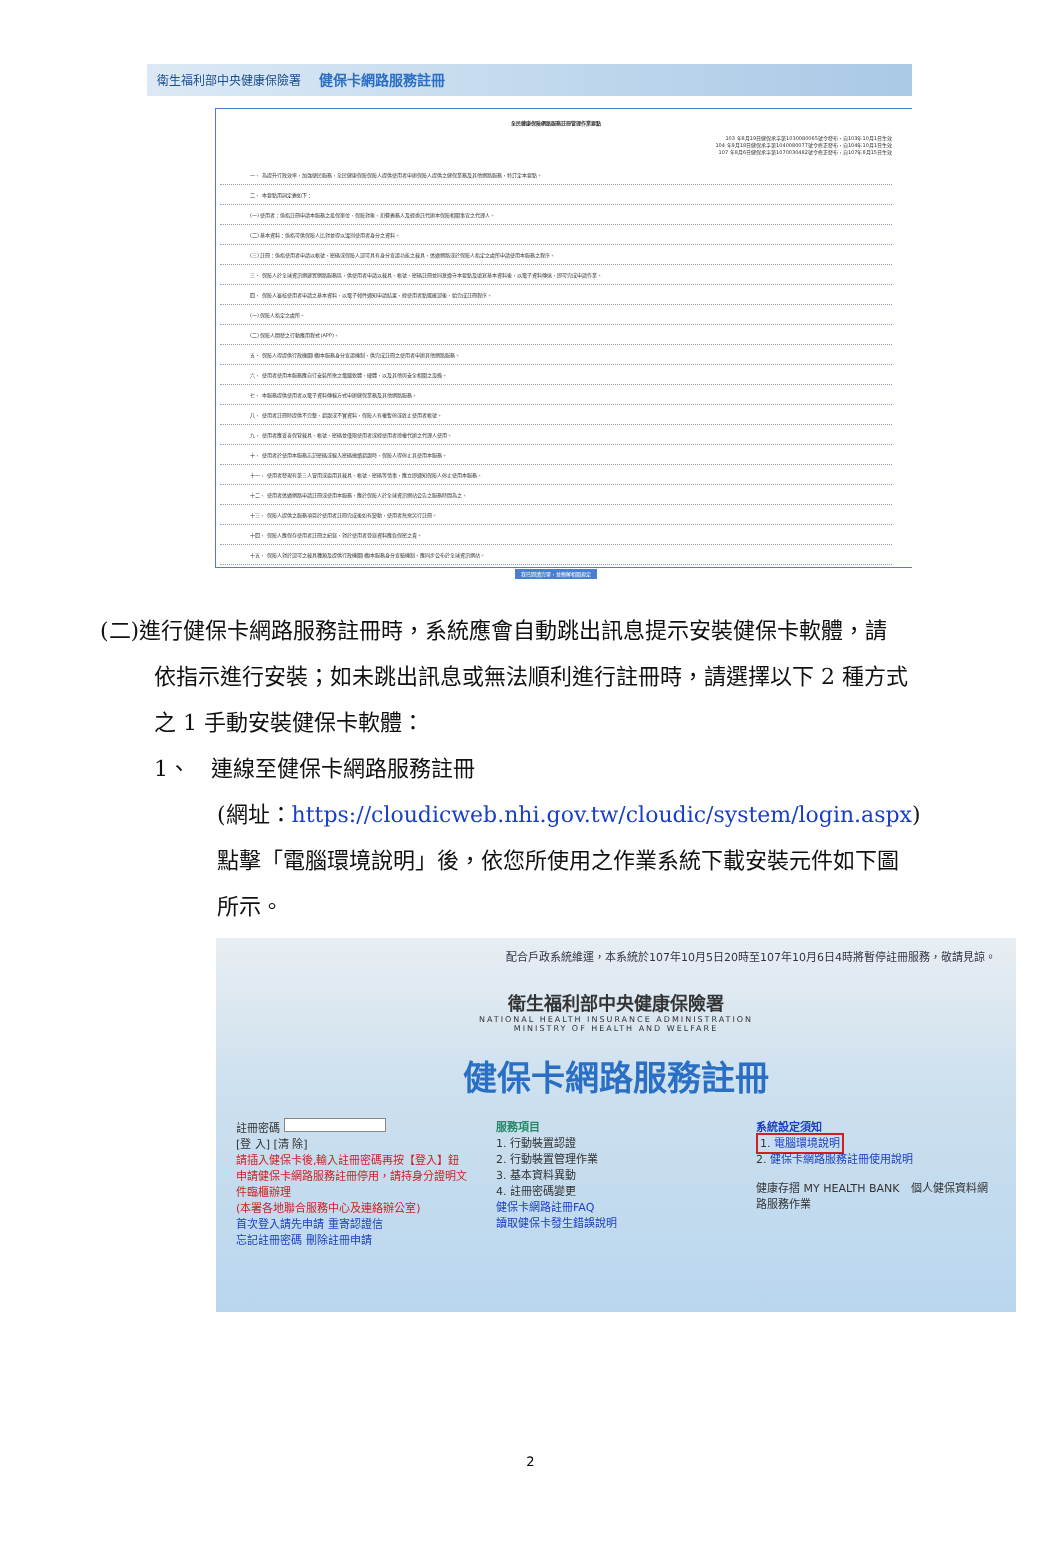衛生福利部中央健康保險署 健保卡網路服務註冊
全民健康保險網路服務註冊管理作業要點
103 年8月19日健保承字第1030080065號令發布，自103年10月1日生效
104 年9月18日健保承字第1040080077號令修正發布，自104年10月1日生效
107 年8月6日健保承字第1070030482號令修正發布，自107年8月15日生效
一、 為提升行政效率，加強便民服務，全民健康保險保險人提供使用者申辦保險人提供之健保業務及其他網路服務，特訂定本要點。
二、 本要點用詞定義如下：
(一) 使用者：係指註冊申請本服務之投保單位、保險對象、扣費義務人及經委託代辦本保險相關事宜之代理人。
(二) 基本資料：係指可供保險人比對並得以識別使用者身分之資料。
(三) 註冊：係指使用者申請以帳號、密碼或保險人認可具有身分查證功能之載具，透過網路或於保險人指定之處所申請使用本服務之程序。
三、 保險人於全球資訊網建置網路服務區，供使用者申請以載具、帳號、密碼註冊並同意遵守本要點及填寫基本資料後，以電子資料傳送，即可完成申請作業。
四、 保險人審核使用者申請之基本資料，以電子郵件通知申請結果，經使用者點選確認後，始完成註冊程序。
(一) 保險人指定之處所。
(二) 保險人開發之行動應用程式(APP)。
五、 保險人得提供行政機關(構)本服務身分查證機制，供完成註冊之使用者申辦其他網路服務。
六、 使用者使用本服務應自行安裝所需之電腦軟體、硬體，以及其他與安全相關之設備。
七、 本服務提供使用者以電子資料傳輸方式申辦健保業務及其他網路服務。
八、 使用者註冊時提供不完整、錯誤或不實資料，保險人有權暫停或終止使用者帳號。
九、 使用者應妥善保管載具、帳號、密碼並僅限使用者或經使用者授權代辦之代理人使用。
十、 使用者於使用本服務忘記密碼或輸入密碼連續錯誤時，保險人得停止其使用本服務。
十一、 使用者發現有第三人冒用或盜用其載具、帳號、密碼等情事，應立即通知保險人停止使用本服務。
十二、 使用者透過網路申請註冊或使用本服務，應於保險人於全球資訊網站公告之服務時間為之。
十三、 保險人提供之服務項目於使用者註冊完成後如有變動，使用者無需另行註冊。
十四、 保險人應保存使用者註冊之紀錄，對於使用者登錄資料應負保密之責。
十五、 保險人對於認可之載具種類及提供行政機關(構)本服務身分查驗機制，應同步公布於全球資訊網站。
我已閱讀完畢，並瞭解相關規定
(二)進行健保卡網路服務註冊時，系統應會自動跳出訊息提示安裝健保卡軟體，請
依指示進行安裝；如未跳出訊息或無法順利進行註冊時，請選擇以下 2 種方式
之 1 手動安裝健保卡軟體：
1、 連線至健保卡網路服務註冊
(網址：https://cloudicweb.nhi.gov.tw/cloudic/system/login.aspx)
點擊「電腦環境說明」後，依您所使用之作業系統下載安裝元件如下圖
所示。
配合戶政系統維運，本系統於107年10月5日20時至107年10月6日4時將暫停註冊服務，敬請見諒。
衛生福利部中央健康保險署
NATIONAL HEALTH INSURANCE ADMINISTRATION
MINISTRY OF HEALTH AND WELFARE
健保卡網路服務註冊
註冊密碼
[登 入] [清 除]
請插入健保卡後,輸入註冊密碼再按【登入】鈕
申請健保卡網路服務註冊停用，請持身分證明文件臨櫃辦理
(本署各地聯合服務中心及連絡辦公室)
首次登入請先申請 重寄認證信
忘記註冊密碼 刪除註冊申請
服務項目
1. 行動裝置認證
2. 行動裝置管理作業
3. 基本資料異動
4. 註冊密碼變更
健保卡網路註冊FAQ
讀取健保卡發生錯誤說明
系統設定須知
1. 電腦環境說明
2. 健保卡網路服務註冊使用說明
健康存摺 MY HEALTH BANK　個人健保資料網路服務作業
2